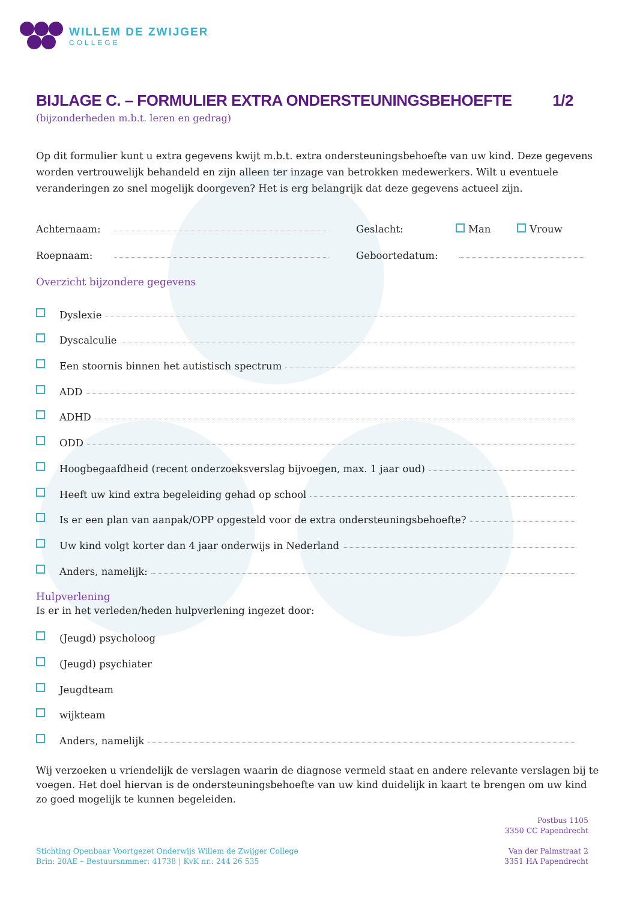WILLEM DE ZWIJGER
COLLEGE
BIJLAGE C. – FORMULIER EXTRA ONDERSTEUNINGSBEHOEFTE 1/2
(bijzonderheden m.b.t. leren en gedrag)
Op dit formulier kunt u extra gegevens kwijt m.b.t. extra ondersteuningsbehoefte van uw kind. Deze gegevens worden vertrouwelijk behandeld en zijn alleen ter inzage van betrokken medewerkers. Wilt u eventuele veranderingen zo snel mogelijk doorgeven? Het is erg belangrijk dat deze gegevens actueel zijn.
Achternaam: Geslacht: Man Vrouw
Roepnaam: Geboortedatum:
Overzicht bijzondere gegevens
Dyslexie
Dyscalculie
Een stoornis binnen het autistisch spectrum
ADD
ADHD
ODD
Hoogbegaafdheid (recent onderzoeksverslag bijvoegen, max. 1 jaar oud)
Heeft uw kind extra begeleiding gehad op school
Is er een plan van aanpak/OPP opgesteld voor de extra ondersteuningsbehoefte?
Uw kind volgt korter dan 4 jaar onderwijs in Nederland
Anders, namelijk:
Hulpverlening
Is er in het verleden/heden hulpverlening ingezet door:
(Jeugd) psycholoog
(Jeugd) psychiater
Jeugdteam
wijkteam
Anders, namelijk
Wij verzoeken u vriendelijk de verslagen waarin de diagnose vermeld staat en andere relevante verslagen bij te voegen. Het doel hiervan is de ondersteuningsbehoefte van uw kind duidelijk in kaart te brengen om uw kind zo goed mogelijk te kunnen begeleiden.
Postbus 1105
3350 CC Papendrecht
Stichting Openbaar Voortgezet Onderwijs Willem de Zwijger College
Brin: 20AE – Bestuursnmmer: 41738 | KvK nr.: 244 26 535
Van der Palmstraat 2
3351 HA Papendrecht